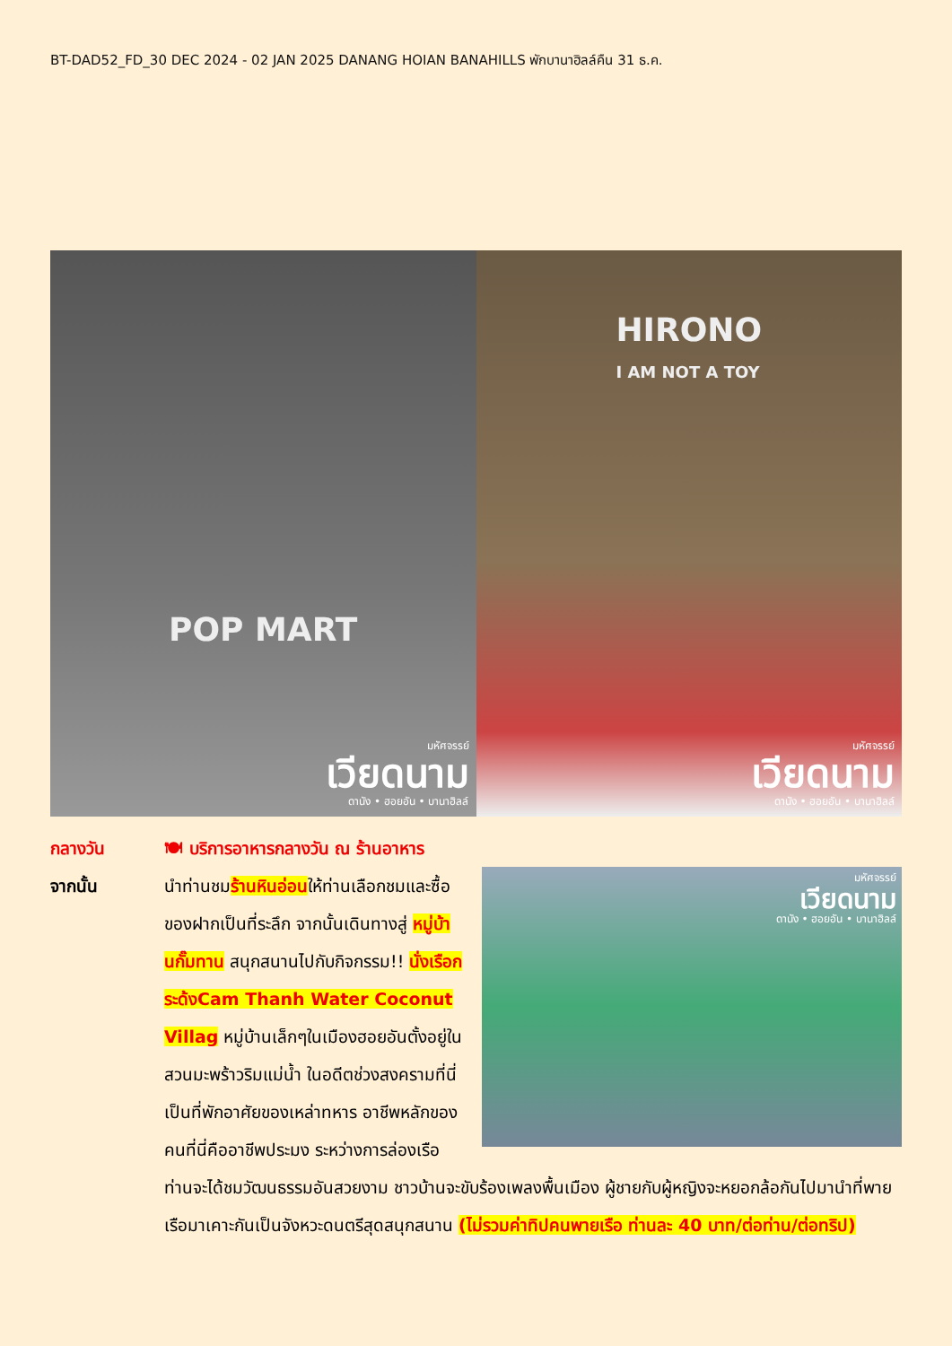BT-DAD52_FD_30 DEC 2024 - 02 JAN 2025 DANANG HOIAN BANAHILLS พักบานาฮิลล์คืน 31 ธ.ค.
POP MART
มหัศจรรย์
เวียดนาม
ดานัง • ฮอยอัน • บานาฮิลล์
HIRONO
I AM NOT A TOY
มหัศจรรย์
เวียดนาม
ดานัง • ฮอยอัน • บานาฮิลล์
กลางวัน 🍽 บริการอาหารกลางวัน ณ ร้านอาหาร
จากนั้น
มหัศจรรย์
เวียดนาม
ดานัง • ฮอยอัน • บานาฮิลล์
นำท่านชมร้านหินอ่อนให้ท่านเลือกชมและซื้อของฝากเป็นที่ระลึก จากนั้นเดินทางสู่ หมู่บ้านกั๊มทาน สนุกสนานไปกับกิจกรรม!! นั่งเรือกระด้งCam Thanh Water Coconut Villag หมู่บ้านเล็กๆในเมืองฮอยอันตั้งอยู่ในสวนมะพร้าวริมแม่น้ำ ในอดีตช่วงสงครามที่นี่เป็นที่พักอาศัยของเหล่าทหาร อาชีพหลักของคนที่นี่คืออาชีพประมง ระหว่างการล่องเรือท่านจะได้ชมวัฒนธรรมอันสวยงาม ชาวบ้านจะขับร้องเพลงพื้นเมือง ผู้ชายกับผู้หญิงจะหยอกล้อกันไปมานำที่พายเรือมาเคาะกันเป็นจังหวะดนตรีสุดสนุกสนาน (ไม่รวมค่าทิปคนพายเรือ ท่านละ 40 บาท/ต่อท่าน/ต่อทริป)